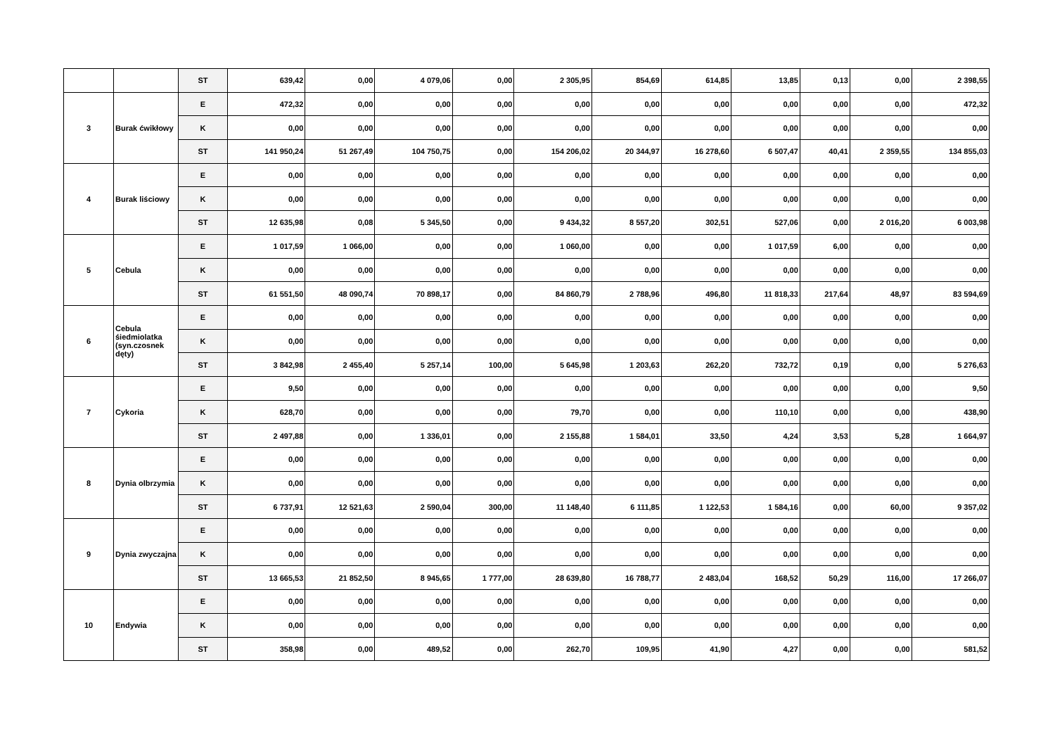| | | ST | 639,42 | 0,00 | 4 079,06 | 0,00 | 2 305,95 | 854,69 | 614,85 | 13,85 | 0,13 | 0,00 | 2 398,55 |
| 3 | Burak ćwikłowy | E | 472,32 | 0,00 | 0,00 | 0,00 | 0,00 | 0,00 | 0,00 | 0,00 | 0,00 | 0,00 | 472,32 |
| | | K | 0,00 | 0,00 | 0,00 | 0,00 | 0,00 | 0,00 | 0,00 | 0,00 | 0,00 | 0,00 | 0,00 |
| | | ST | 141 950,24 | 51 267,49 | 104 750,75 | 0,00 | 154 206,02 | 20 344,97 | 16 278,60 | 6 507,47 | 40,41 | 2 359,55 | 134 855,03 |
| 4 | Burak liściowy | E | 0,00 | 0,00 | 0,00 | 0,00 | 0,00 | 0,00 | 0,00 | 0,00 | 0,00 | 0,00 | 0,00 |
| | | K | 0,00 | 0,00 | 0,00 | 0,00 | 0,00 | 0,00 | 0,00 | 0,00 | 0,00 | 0,00 | 0,00 |
| | | ST | 12 635,98 | 0,08 | 5 345,50 | 0,00 | 9 434,32 | 8 557,20 | 302,51 | 527,06 | 0,00 | 2 016,20 | 6 003,98 |
| 5 | Cebula | E | 1 017,59 | 1 066,00 | 0,00 | 0,00 | 1 060,00 | 0,00 | 0,00 | 1 017,59 | 6,00 | 0,00 | 0,00 |
| | | K | 0,00 | 0,00 | 0,00 | 0,00 | 0,00 | 0,00 | 0,00 | 0,00 | 0,00 | 0,00 | 0,00 |
| | | ST | 61 551,50 | 48 090,74 | 70 898,17 | 0,00 | 84 860,79 | 2 788,96 | 496,80 | 11 818,33 | 217,64 | 48,97 | 83 594,69 |
| 6 | Cebula śiedmiolatka (syn.czosnek dęty) | E | 0,00 | 0,00 | 0,00 | 0,00 | 0,00 | 0,00 | 0,00 | 0,00 | 0,00 | 0,00 | 0,00 |
| | | K | 0,00 | 0,00 | 0,00 | 0,00 | 0,00 | 0,00 | 0,00 | 0,00 | 0,00 | 0,00 | 0,00 |
| | | ST | 3 842,98 | 2 455,40 | 5 257,14 | 100,00 | 5 645,98 | 1 203,63 | 262,20 | 732,72 | 0,19 | 0,00 | 5 276,63 |
| 7 | Cykoria | E | 9,50 | 0,00 | 0,00 | 0,00 | 0,00 | 0,00 | 0,00 | 0,00 | 0,00 | 0,00 | 9,50 |
| | | K | 628,70 | 0,00 | 0,00 | 0,00 | 79,70 | 0,00 | 0,00 | 110,10 | 0,00 | 0,00 | 438,90 |
| | | ST | 2 497,88 | 0,00 | 1 336,01 | 0,00 | 2 155,88 | 1 584,01 | 33,50 | 4,24 | 3,53 | 5,28 | 1 664,97 |
| 8 | Dynia olbrzymia | E | 0,00 | 0,00 | 0,00 | 0,00 | 0,00 | 0,00 | 0,00 | 0,00 | 0,00 | 0,00 | 0,00 |
| | | K | 0,00 | 0,00 | 0,00 | 0,00 | 0,00 | 0,00 | 0,00 | 0,00 | 0,00 | 0,00 | 0,00 |
| | | ST | 6 737,91 | 12 521,63 | 2 590,04 | 300,00 | 11 148,40 | 6 111,85 | 1 122,53 | 1 584,16 | 0,00 | 60,00 | 9 357,02 |
| 9 | Dynia zwyczajna | E | 0,00 | 0,00 | 0,00 | 0,00 | 0,00 | 0,00 | 0,00 | 0,00 | 0,00 | 0,00 | 0,00 |
| | | K | 0,00 | 0,00 | 0,00 | 0,00 | 0,00 | 0,00 | 0,00 | 0,00 | 0,00 | 0,00 | 0,00 |
| | | ST | 13 665,53 | 21 852,50 | 8 945,65 | 1 777,00 | 28 639,80 | 16 788,77 | 2 483,04 | 168,52 | 50,29 | 116,00 | 17 266,07 |
| 10 | Endywia | E | 0,00 | 0,00 | 0,00 | 0,00 | 0,00 | 0,00 | 0,00 | 0,00 | 0,00 | 0,00 | 0,00 |
| | | K | 0,00 | 0,00 | 0,00 | 0,00 | 0,00 | 0,00 | 0,00 | 0,00 | 0,00 | 0,00 | 0,00 |
| | | ST | 358,98 | 0,00 | 489,52 | 0,00 | 262,70 | 109,95 | 41,90 | 4,27 | 0,00 | 0,00 | 581,52 |